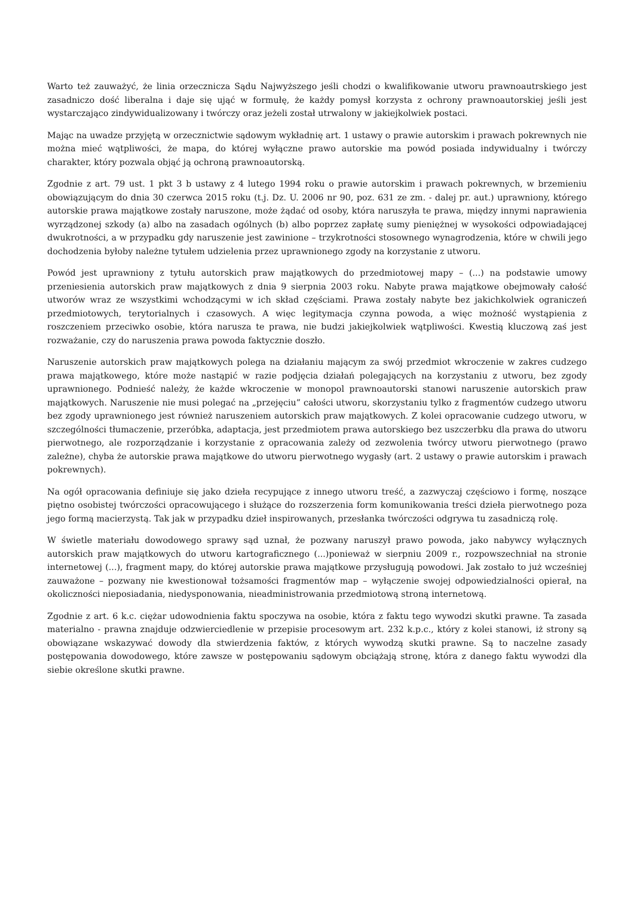Warto też zauważyć, że linia orzecznicza Sądu Najwyższego jeśli chodzi o kwalifikowanie utworu prawnoautrskiego jest zasadniczo dość liberalna i daje się ująć w formułę, że każdy pomysł korzysta z ochrony prawnoautorskiej jeśli jest wystarczająco zindywidualizowany i twórczy oraz jeżeli został utrwalony w jakiejkolwiek postaci.
Mając na uwadze przyjętą w orzecznictwie sądowym wykładnię art. 1 ustawy o prawie autorskim i prawach pokrewnych nie można mieć wątpliwości, że mapa, do której wyłączne prawo autorskie ma powód posiada indywidualny i twórczy charakter, który pozwala objąć ją ochroną prawnoautorską.
Zgodnie z art. 79 ust. 1 pkt 3 b ustawy z 4 lutego 1994 roku o prawie autorskim i prawach pokrewnych, w brzemieniu obowiązującym do dnia 30 czerwca 2015 roku (t.j. Dz. U. 2006 nr 90, poz. 631 ze zm. - dalej pr. aut.) uprawniony, którego autorskie prawa majątkowe zostały naruszone, może żądać od osoby, która naruszyła te prawa, między innymi naprawienia wyrządzonej szkody (a) albo na zasadach ogólnych (b) albo poprzez zapłatę sumy pieniężnej w wysokości odpowiadającej dwukrotności, a w przypadku gdy naruszenie jest zawinione – trzykrotności stosownego wynagrodzenia, które w chwili jego dochodzenia byłoby należne tytułem udzielenia przez uprawnionego zgody na korzystanie z utworu.
Powód jest uprawniony z tytułu autorskich praw majątkowych do przedmiotowej mapy – (...) na podstawie umowy przeniesienia autorskich praw majątkowych z dnia 9 sierpnia 2003 roku. Nabyte prawa majątkowe obejmowały całość utworów wraz ze wszystkimi wchodzącymi w ich skład częściami. Prawa zostały nabyte bez jakichkolwiek ograniczeń przedmiotowych, terytorialnych i czasowych. A więc legitymacja czynna powoda, a więc możność wystąpienia z roszczeniem przeciwko osobie, która narusza te prawa, nie budzi jakiejkolwiek wątpliwości. Kwestią kluczową zaś jest rozważanie, czy do naruszenia prawa powoda faktycznie doszło.
Naruszenie autorskich praw majątkowych polega na działaniu mającym za swój przedmiot wkroczenie w zakres cudzego prawa majątkowego, które może nastąpić w razie podjęcia działań polegających na korzystaniu z utworu, bez zgody uprawnionego. Podnieść należy, że każde wkroczenie w monopol prawnoautorski stanowi naruszenie autorskich praw majątkowych. Naruszenie nie musi polegać na „przejęciu” całości utworu, skorzystaniu tylko z fragmentów cudzego utworu bez zgody uprawnionego jest również naruszeniem autorskich praw majątkowych. Z kolei opracowanie cudzego utworu, w szczególności tłumaczenie, przeróbka, adaptacja, jest przedmiotem prawa autorskiego bez uszczerbku dla prawa do utworu pierwotnego, ale rozporządzanie i korzystanie z opracowania zależy od zezwolenia twórcy utworu pierwotnego (prawo zależne), chyba że autorskie prawa majątkowe do utworu pierwotnego wygasły (art. 2 ustawy o prawie autorskim i prawach pokrewnych).
Na ogół opracowania definiuje się jako dzieła recypujące z innego utworu treść, a zazwyczaj częściowo i formę, noszące piętno osobistej twórczości opracowującego i służące do rozszerzenia form komunikowania treści dzieła pierwotnego poza jego formą macierzystą. Tak jak w przypadku dzieł inspirowanych, przesłanka twórczości odgrywa tu zasadniczą rolę.
W świetle materiału dowodowego sprawy sąd uznał, że pozwany naruszył prawo powoda, jako nabywcy wyłącznych autorskich praw majątkowych do utworu kartograficznego (...)ponieważ w sierpniu 2009 r., rozpowszechniał na stronie internetowej (...), fragment mapy, do której autorskie prawa majątkowe przysługują powodowi. Jak zostało to już wcześniej zauważone – pozwany nie kwestionował tożsamości fragmentów map – wyłączenie swojej odpowiedzialności opierał, na okoliczności nieposiadania, niedysponowania, nieadministrowania przedmiotową stroną internetową.
Zgodnie z art. 6 k.c. ciężar udowodnienia faktu spoczywa na osobie, która z faktu tego wywodzi skutki prawne. Ta zasada materialno - prawna znajduje odzwierciedlenie w przepisie procesowym art. 232 k.p.c., który z kolei stanowi, iż strony są obowiązane wskazywać dowody dla stwierdzenia faktów, z których wywodzą skutki prawne. Są to naczelne zasady postępowania dowodowego, które zawsze w postępowaniu sądowym obciążają stronę, która z danego faktu wywodzi dla siebie określone skutki prawne.